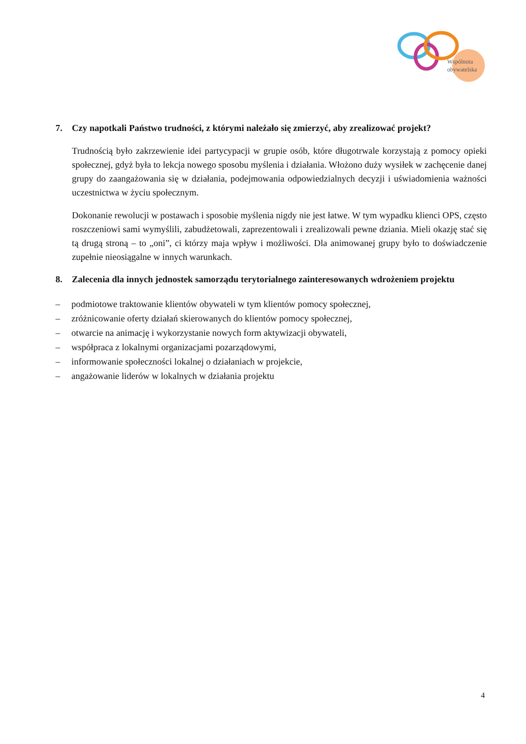Wspólnota
obywatelska
7. Czy napotkali Państwo trudności, z którymi należało się zmierzyć, aby zrealizować projekt?
Trudnością było zakrzewienie idei partycypacji w grupie osób, które długotrwale korzystają z pomocy opieki społecznej, gdyż była to lekcja nowego sposobu myślenia i działania. Włożono duży wysiłek w zachęcenie danej grupy do zaangażowania się w działania, podejmowania odpowiedzialnych decyzji i uświadomienia ważności uczestnictwa w życiu społecznym.
Dokonanie rewolucji w postawach i sposobie myślenia nigdy nie jest łatwe. W tym wypadku klienci OPS, często roszczeniowi sami wymyślili, zabudżetowali, zaprezentowali i zrealizowali pewne dziania. Mieli okazję stać się tą drugą stroną – to „oni”, ci którzy maja wpływ i możliwości. Dla animowanej grupy było to doświadczenie zupełnie nieosiągalne w innych warunkach.
8. Zalecenia dla innych jednostek samorządu terytorialnego zainteresowanych wdrożeniem projektu
– podmiotowe traktowanie klientów obywateli w tym klientów pomocy społecznej,
– zróżnicowanie oferty działań skierowanych do klientów pomocy społecznej,
– otwarcie na animację i wykorzystanie nowych form aktywizacji obywateli,
– współpraca z lokalnymi organizacjami pozarządowymi,
– informowanie społeczności lokalnej o działaniach w projekcie,
– angażowanie liderów w lokalnych w działania projektu
4